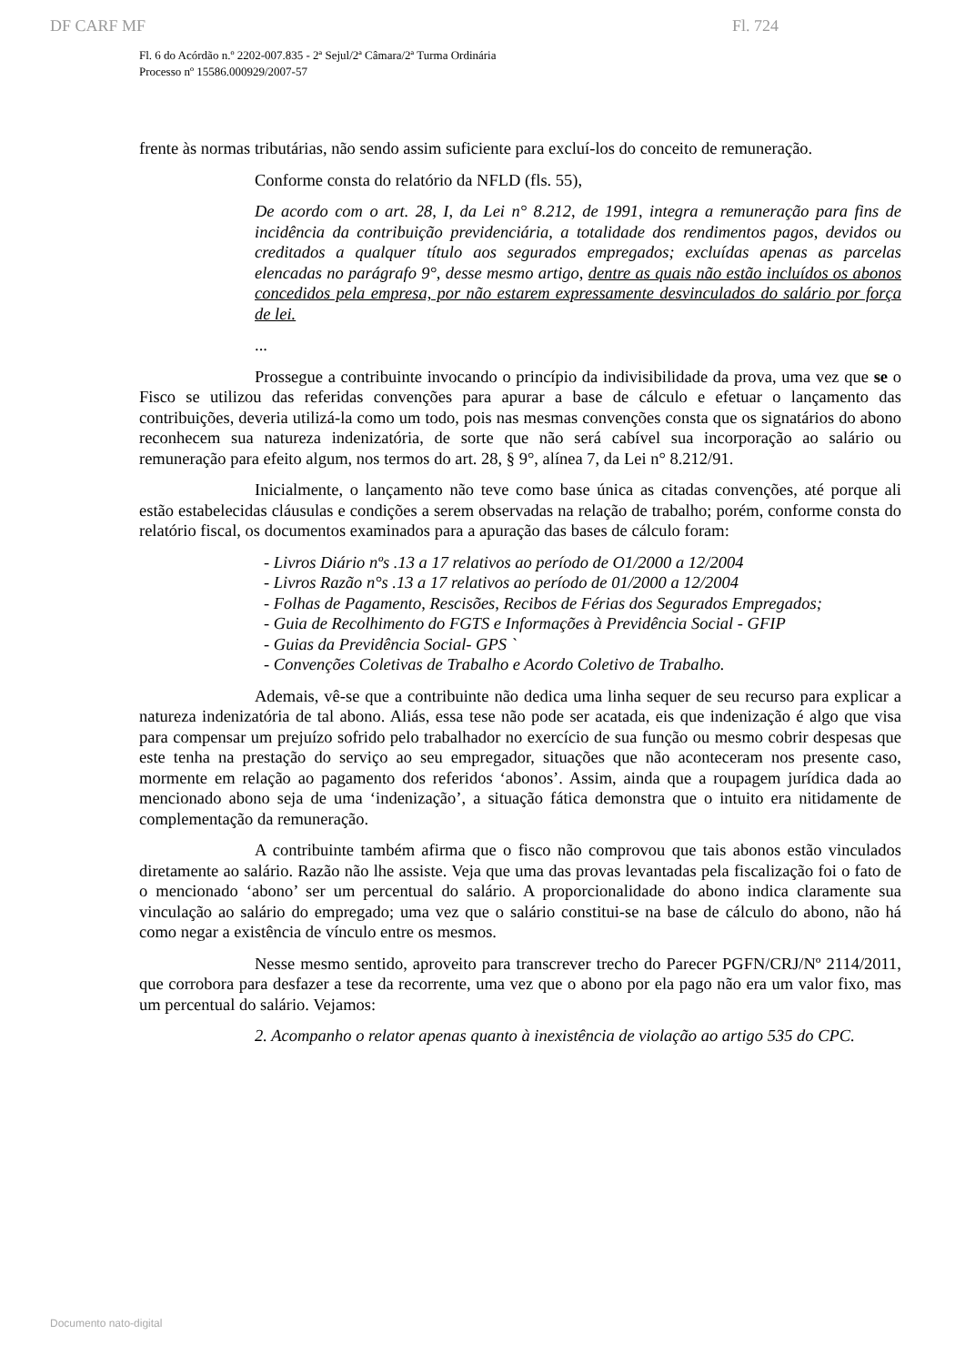DF CARF MF Fl. 724
Fl. 6 do Acórdão n.º 2202-007.835 - 2ª Sejul/2ª Câmara/2ª Turma Ordinária
Processo nº 15586.000929/2007-57
frente às normas tributárias, não sendo assim suficiente para excluí-los do conceito de remuneração.
Conforme consta do relatório da NFLD (fls. 55),
De acordo com o art. 28, I, da Lei n° 8.212, de 1991, integra a remuneração para fins de incidência da contribuição previdenciária, a totalidade dos rendimentos pagos, devidos ou creditados a qualquer título aos segurados empregados; excluídas apenas as parcelas elencadas no parágrafo 9°, desse mesmo artigo, dentre as quais não estão incluídos os abonos concedidos pela empresa, por não estarem expressamente desvinculados do salário por força de lei.
...
Prossegue a contribuinte invocando o princípio da indivisibilidade da prova, uma vez que se o Fisco se utilizou das referidas convenções para apurar a base de cálculo e efetuar o lançamento das contribuições, deveria utilizá-la como um todo, pois nas mesmas convenções consta que os signatários do abono reconhecem sua natureza indenizatória, de sorte que não será cabível sua incorporação ao salário ou remuneração para efeito algum, nos termos do art. 28, § 9°, alínea 7, da Lei n° 8.212/91.
Inicialmente, o lançamento não teve como base única as citadas convenções, até porque ali estão estabelecidas cláusulas e condições a serem observadas na relação de trabalho; porém, conforme consta do relatório fiscal, os documentos examinados para a apuração das bases de cálculo foram:
- Livros Diário nºs .13 a 17 relativos ao período de O1/2000 a 12/2004
- Livros Razão n°s .13 a 17 relativos ao período de 01/2000 a 12/2004
- Folhas de Pagamento, Rescisões, Recibos de Férias dos Segurados Empregados;
- Guia de Recolhimento do FGTS e Informações à Previdência Social - GFIP
- Guias da Previdência Social- GPS `
- Convenções Coletivas de Trabalho e Acordo Coletivo de Trabalho.
Ademais, vê-se que a contribuinte não dedica uma linha sequer de seu recurso para explicar a natureza indenizatória de tal abono. Aliás, essa tese não pode ser acatada, eis que indenização é algo que visa para compensar um prejuízo sofrido pelo trabalhador no exercício de sua função ou mesmo cobrir despesas que este tenha na prestação do serviço ao seu empregador, situações que não aconteceram nos presente caso, mormente em relação ao pagamento dos referidos ‘abonos’. Assim, ainda que a roupagem jurídica dada ao mencionado abono seja de uma ‘indenização’, a situação fática demonstra que o intuito era nitidamente de complementação da remuneração.
A contribuinte também afirma que o fisco não comprovou que tais abonos estão vinculados diretamente ao salário. Razão não lhe assiste. Veja que uma das provas levantadas pela fiscalização foi o fato de o mencionado ‘abono’ ser um percentual do salário. A proporcionalidade do abono indica claramente sua vinculação ao salário do empregado; uma vez que o salário constitui-se na base de cálculo do abono, não há como negar a existência de vínculo entre os mesmos.
Nesse mesmo sentido, aproveito para transcrever trecho do Parecer PGFN/CRJ/Nº 2114/2011, que corrobora para desfazer a tese da recorrente, uma vez que o abono por ela pago não era um valor fixo, mas um percentual do salário. Vejamos:
2. Acompanho o relator apenas quanto à inexistência de violação ao artigo 535 do CPC.
Documento nato-digital